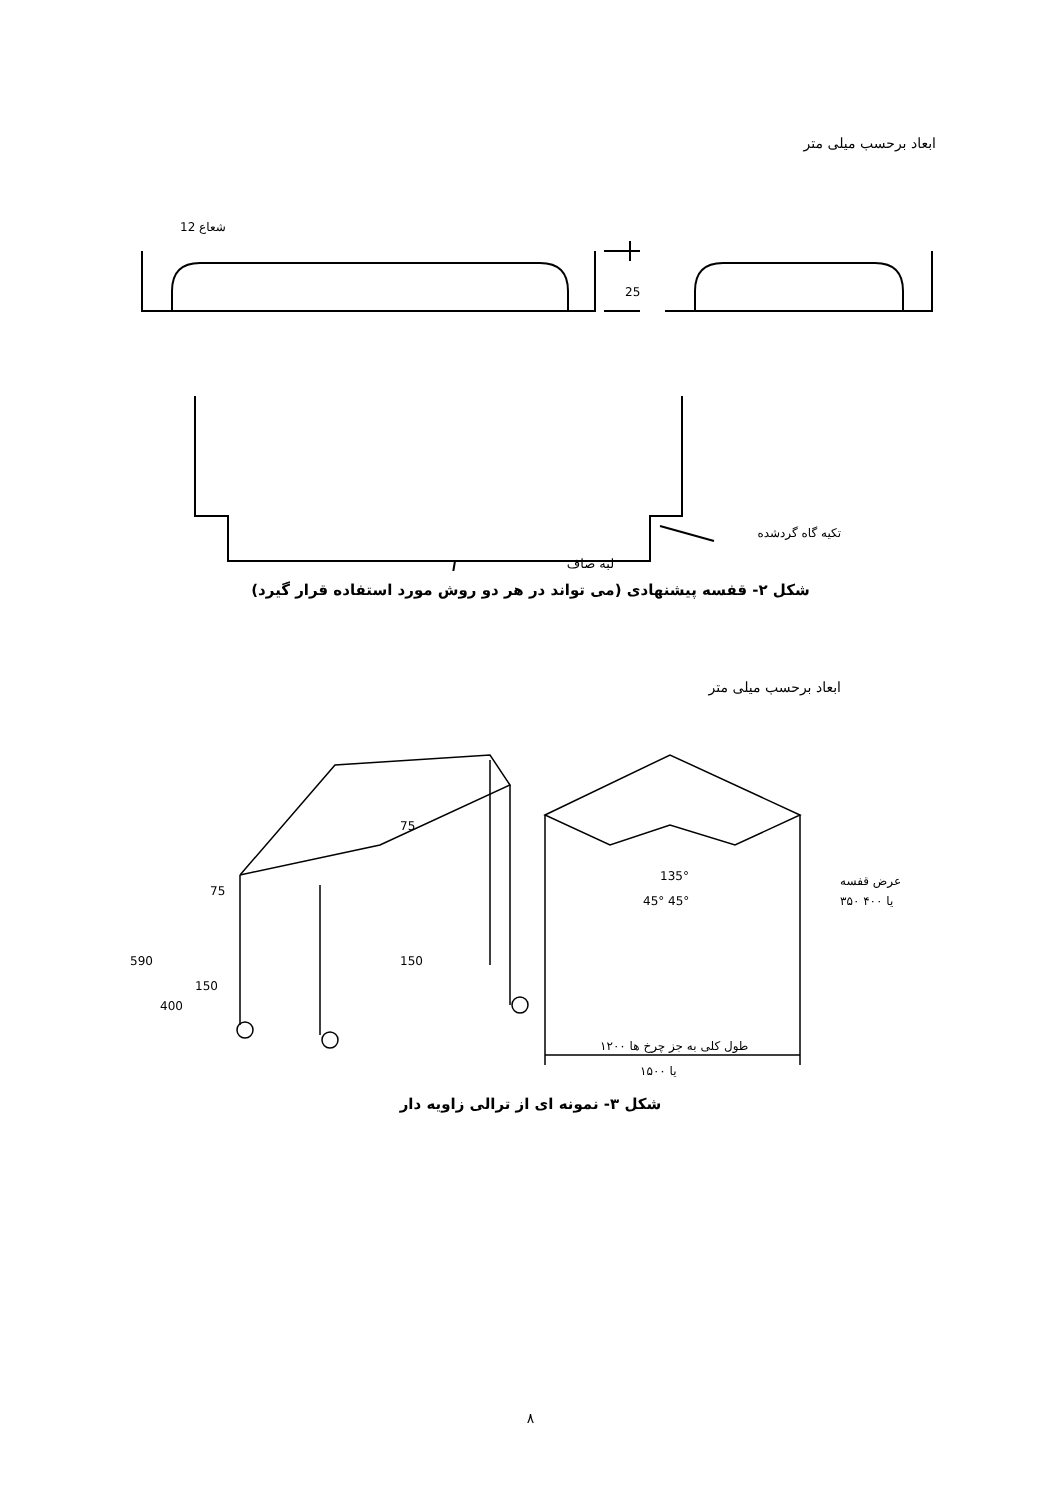ابعاد برحسب میلی متر
12 شعاع
25
تکیه گاه گردشده
لبه صاف
شکل ۲- قفسه پیشنهادی (می تواند در هر دو روش مورد استفاده قرار گیرد)
ابعاد برحسب میلی متر
75
75
150
590
400
150
135°
45° 45°
عرض قفسه
۳۵۰ یا ۴۰۰
طول کلی به جز چرخ ها ۱۲۰۰
یا ۱۵۰۰
شکل ۳- نمونه ای از ترالی زاویه دار
۸